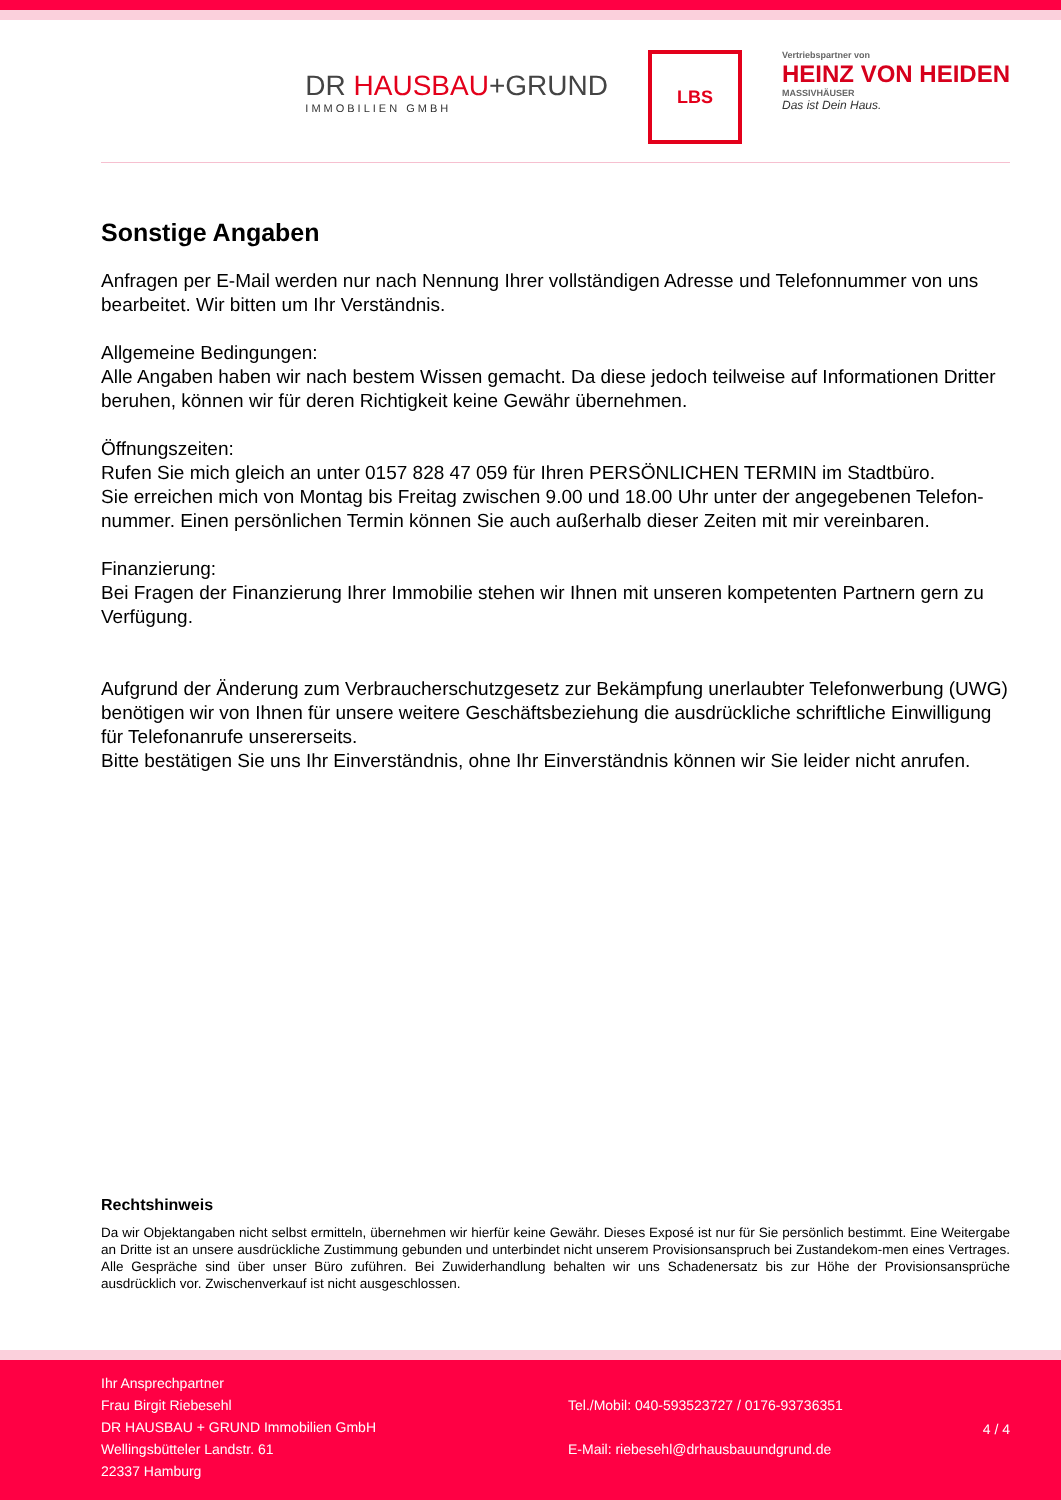DR HAUSBAU+GRUND
IMMOBILIEN GMBH
LBS
Vertriebspartner von
HEINZ VON HEIDEN
MASSIVHÄUSER
Das ist Dein Haus.
Sonstige Angaben
Anfragen per E-Mail werden nur nach Nennung Ihrer vollständigen Adresse und Telefonnummer von uns bearbeitet. Wir bitten um Ihr Verständnis.
Allgemeine Bedingungen:
Alle Angaben haben wir nach bestem Wissen gemacht. Da diese jedoch teilweise auf Informationen Dritter beruhen, können wir für deren Richtigkeit keine Gewähr übernehmen.
Öffnungszeiten:
Rufen Sie mich gleich an unter 0157 828 47 059 für Ihren PERSÖNLICHEN TERMIN im Stadtbüro.
Sie erreichen mich von Montag bis Freitag zwischen 9.00 und 18.00 Uhr unter der angegebenen Telefon-nummer. Einen persönlichen Termin können Sie auch außerhalb dieser Zeiten mit mir vereinbaren.
Finanzierung:
Bei Fragen der Finanzierung Ihrer Immobilie stehen wir Ihnen mit unseren kompetenten Partnern gern zu Verfügung.
Aufgrund der Änderung zum Verbraucherschutzgesetz zur Bekämpfung unerlaubter Telefonwerbung (UWG) benötigen wir von Ihnen für unsere weitere Geschäftsbeziehung die ausdrückliche schriftliche Einwilligung für Telefonanrufe unsererseits.
Bitte bestätigen Sie uns Ihr Einverständnis, ohne Ihr Einverständnis können wir Sie leider nicht anrufen.
Rechtshinweis
Da wir Objektangaben nicht selbst ermitteln, übernehmen wir hierfür keine Gewähr. Dieses Exposé ist nur für Sie persönlich bestimmt. Eine Weitergabe an Dritte ist an unsere ausdrückliche Zustimmung gebunden und unterbindet nicht unserem Provisionsanspruch bei Zustandekom-men eines Vertrages. Alle Gespräche sind über unser Büro zuführen. Bei Zuwiderhandlung behalten wir uns Schadenersatz bis zur Höhe der Provisionsansprüche ausdrücklich vor. Zwischenverkauf ist nicht ausgeschlossen.
Ihr Ansprechpartner
Frau Birgit Riebesehl
DR HAUSBAU + GRUND Immobilien GmbH
Wellingsbütteler Landstr. 61
22337 Hamburg
Tel./Mobil: 040-593523727 / 0176-93736351
E-Mail: riebesehl@drhausbauundgrund.de
4 / 4